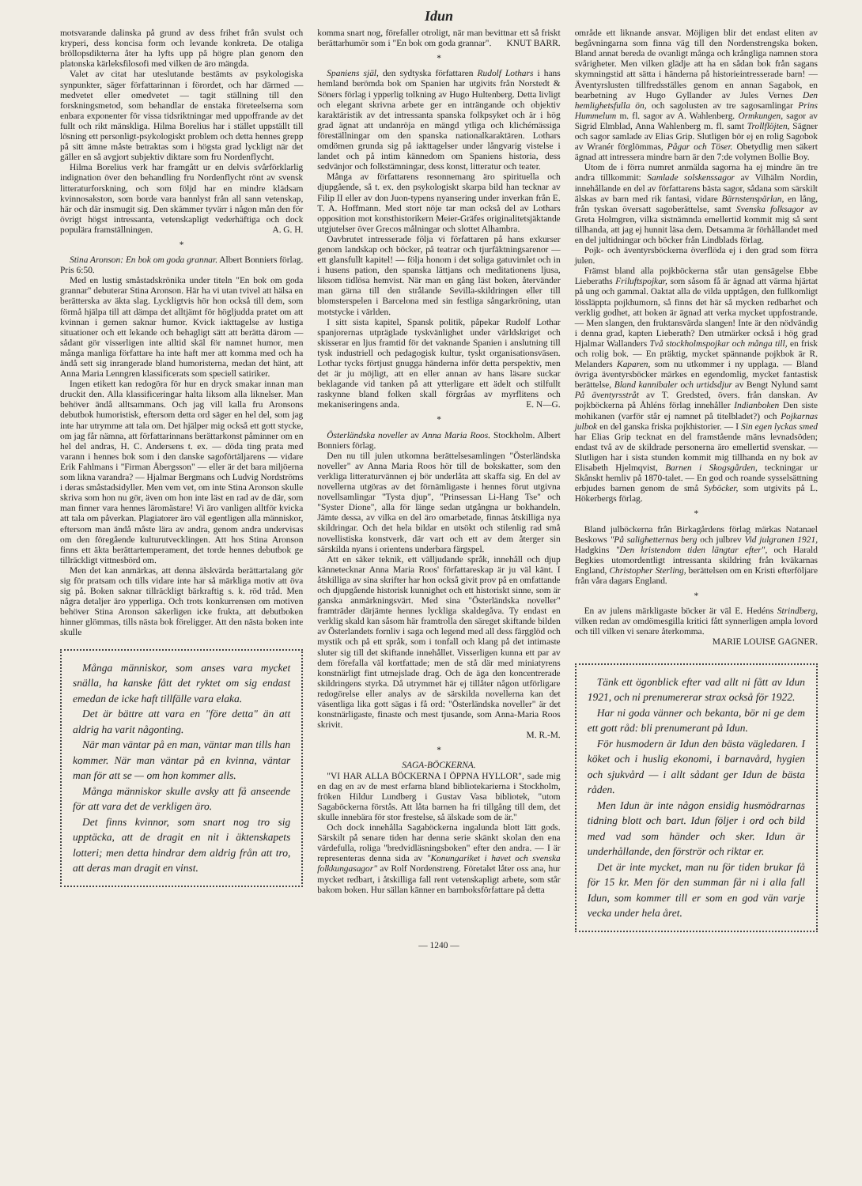Idun
motsvarande dalinska på grund av dess frihet från svulst och kryperi, dess koncisa form och levande konkreta. De otaliga bröllopsdikterna åter ha lyfts upp på högre plan genom den platonska kärleksfilosofi med vilken de äro mängda.
Valet av citat har uteslutande bestämts av psykologiska synpunkter, säger författarinnan i förordet, och har därmed — medvetet eller omedvetet — tagit ställning till den forskningsmetod, som behandlar de enstaka företeelserna som enbara exponenter för vissa tidsriktningar med uppoffrande av det fullt och rikt mänskliga. Hilma Borelius har i stället uppställt till lösning ett personligt-psykologiskt problem och detta hennes grepp på sitt ämne måste betraktas som i högsta grad lyckligt när det gäller en så avgjort subjektiv diktare som fru Nordenflycht.
Hilma Borelius verk har framgått ur en delvis svårförklarlig indignation över den behandling fru Nordenflycht rönt av svensk litteraturforskning, och som följd har en mindre klädsam kvinnosakston, som borde vara bannlyst från all sann vetenskap, här och där insmugit sig. Den skämmer tyvärr i någon mån den för övrigt högst intressanta, vetenskapligt vederhäftiga och dock populära framställningen. A. G. H.
*
Stina Aronson: En bok om goda grannar. Albert Bonniers förlag. Pris 6:50.
Med en lustig småstadskrönika under titeln "En bok om goda grannar" debuterar Stina Aronson. Här ha vi utan tvivel att hälsa en berätterska av äkta slag. Lyckligtvis hör hon också till dem, som förmå hjälpa till att dämpa det alltjämt för högljudda pratet om att kvinnan i gemen saknar humor. Kvick iakttagelse av lustiga situationer och ett lekande och behagligt sätt att berätta därom — sådant gör visserligen inte alltid skäl för namnet humor, men många manliga författare ha inte haft mer att komma med och ha ändå sett sig inrangerade bland humoristerna, medan det hänt, att Anna Maria Lenngren klassificerats som speciell satiriker.
Ingen etikett kan redogöra för hur en dryck smakar innan man druckit den. Alla klassificeringar halta liksom alla liknelser. Man behöver ändå alltsammans. Och jag vill kalla fru Aronsons debutbok humoristisk, eftersom detta ord säger en hel del, som jag inte har utrymme att tala om. Det hjälper mig också ett gott stycke, om jag får nämna, att författarinnans berättarkonst påminner om en hel del andras, H. C. Andersens t. ex. — döda ting prata med varann i hennes bok som i den danske sagoförtäljarens — vidare Erik Fahlmans i "Firman Åbergsson" — eller är det bara miljöerna som likna varandra? — Hjalmar Bergmans och Ludvig Nordströms i deras småstadsidyller. Men vem vet, om inte Stina Aronson skulle skriva som hon nu gör, även om hon inte läst en rad av de där, som man finner vara hennes läromästare! Vi äro vanligen alltför kvicka att tala om påverkan. Plagiatorer äro väl egentligen alla människor, eftersom man ändå måste lära av andra, genom andra undervisas om den föregående kulturutvecklingen. Att hos Stina Aronson finns ett äkta berättartemperament, det torde hennes debutbok ge tillräckligt vittnesbörd om.
Men det kan anmärkas, att denna älskvärda berättartalang gör sig för pratsam och tills vidare inte har så märkliga motiv att öva sig på. Boken saknar tillräckligt bärkraftig s. k. röd tråd. Men några detaljer äro ypperliga. Och trots konkurrensen om motiven behöver Stina Aronson säkerligen icke frukta, att debutboken hinner glömmas, tills nästa bok föreligger. Att den nästa boken inte skulle
Många människor, som anses vara mycket snälla, ha kanske fått det ryktet om sig endast emedan de icke haft tillfälle vara elaka.
Det är bättre att vara en "före detta" än att aldrig ha varit någonting.
När man väntar på en man, väntar man tills han kommer. När man väntar på en kvinna, väntar man för att se — om hon kommer alls.
Många människor skulle avsky att få anseende för att vara det de verkligen äro.
Det finns kvinnor, som snart nog tro sig upptäcka, att de dragit en nit i äktenskapets lotteri; men detta hindrar dem aldrig från att tro, att deras man dragit en vinst.
komma snart nog, förefaller otroligt, när man bevittnar ett så friskt berättarhumör som i "En bok om goda grannar". KNUT BARR.
*
Spaniens själ, den sydtyska författaren Rudolf Lothars i hans hemland berömda bok om Spanien har utgivits från Norstedt & Söners förlag i ypperlig tolkning av Hugo Hultenberg. Detta livligt och elegant skrivna arbete ger en inträngande och objektiv karaktäristik av det intressanta spanska folkpsyket och är i hög grad ägnat att undanröja en mängd ytliga och klichémässiga föreställningar om den spanska nationalkaraktären. Lothars omdömen grunda sig på iakttagelser under långvarig vistelse i landet och på intim kännedom om Spaniens historia, dess sedvänjor och folkstämningar, dess konst, litteratur och teater.
Många av författarens resonnemang äro spirituella och djupgående, så t. ex. den psykologiskt skarpa bild han tecknar av Filip II eller av don Juon-typens nyansering under inverkan från E. T. A. Hoffmann. Med stort nöje tar man också del av Lothars opposition mot konsthistorikern Meier-Gräfes originalitetsjäktande utgjutelser över Grecos målningar och slottet Alhambra.
Oavbrutet intresserade följa vi författaren på hans exkurser genom landskap och böcker, på teatrar och tjurfäktningsarenor — ett glansfullt kapitel! — följa honom i det soliga gatuvimlet och in i husens pation, den spanska lättjans och meditationens ljusa, liksom tidlösa hemvist. När man en gång läst boken, återvänder man gärna till den strålande Sevilla-skildringen eller till blomsterspelen i Barcelona med sin festliga sångarkröning, utan motstycke i världen.
I sitt sista kapitel, Spansk politik, påpekar Rudolf Lothar spanjorernas utpräglade tyskvänlighet under världskriget och skisserar en ljus framtid för det vaknande Spanien i anslutning till tysk industriell och pedagogisk kultur, tyskt organisationsväsen. Lothar tycks förtjust gnugga händerna inför detta perspektiv, men det är ju möjligt, att en eller annan av hans läsare suckar beklagande vid tanken på att ytterligare ett ädelt och stilfullt raskynne bland folken skall förgråas av myrflitens och mekaniseringens anda. E. N—G.
*
Österländska noveller av Anna Maria Roos. Stockholm. Albert Bonniers förlag.
Den nu till julen utkomna berättelsesamlingen "Österländska noveller" av Anna Maria Roos hör till de bokskatter, som den verkliga litteraturvännen ej bör underlåta att skaffa sig. En del av novellerna utgöras av det förnämligaste i hennes förut utgivna novellsamlingar "Tysta djup", "Prinsessan Li-Hang Tse" och "Syster Dione", alla för länge sedan utgångna ur bokhandeln. Jämte dessa, av vilka en del äro omarbetade, finnas åtskilliga nya skildringar. Och det hela bildar en utsökt och stilenlig rad små novellistiska konstverk, där vart och ett av dem återger sin särskilda nyans i orientens underbara färgspel.
Att en säker teknik, ett välljudande språk, innehåll och djup kännetecknar Anna Maria Roos' författareskap är ju väl känt. I åtskilliga av sina skrifter har hon också givit prov på en omfattande och djupgående historisk kunnighet och ett historiskt sinne, som är ganska anmärkningsvärt. Med sina "Österländska noveller" framträder därjämte hennes lyckliga skaldegåva. Ty endast en verklig skald kan såsom här framtrolla den säreget skiftande bilden av Österlandets fornliv i saga och legend med all dess färgglöd och mystik och på ett språk, som i tonfall och klang på det intimaste sluter sig till det skiftande innehållet. Visserligen kunna ett par av dem förefalla väl kortfattade; men de stå där med miniatyrens konstnärligt fint utmejslade drag. Och de äga den koncentrerade skildringens styrka. Då utrymmet här ej tillåter någon utförligare redogörelse eller analys av de särskilda novellerna kan det väsentliga lika gott sägas i få ord: "Österländska noveller" är det konstnärligaste, finaste och mest tjusande, som Anna-Maria Roos skrivit.
M. R.-M.
*
SAGA-BÖCKERNA.
"VI HAR ALLA BÖCKERNA I ÖPPNA HYLLOR", sade mig en dag en av de mest erfarna bland bibliotekarierna i Stockholm, fröken Hildur Lundberg i Gustav Vasa bibliotek, "utom Sagaböckerna förstås. Att låta barnen ha fri tillgång till dem, det skulle innebära för stor frestelse, så älskade som de är."
Och dock innehålla Sagaböckerna ingalunda blott lätt gods. Särskilt på senare tiden har denna serie skänkt skolan den ena värdefulla, roliga "bredvidläsningsboken" efter den andra. — I är representeras denna sida av "Konungariket i havet och svenska folkkungasagor" av Rolf Nordenstreng. Företalet låter oss ana, hur mycket redbart, i åtskilliga fall rent vetenskapligt arbete, som står bakom boken. Hur sällan känner en barnboksförfattare på detta
område ett liknande ansvar. Möjligen blir det endast eliten av begåvningarna som finna väg till den Nordenstrengska boken. Bland annat bereda de ovanligt många och krångliga namnen stora svårigheter. Men vilken glädje att ha en sådan bok från sagans skymningstid att sätta i händerna på historieintresserade barn! — Äventyrslusten tillfredsställes genom en annan Sagabok, en bearbetning av Hugo Gyllander av Jules Vernes Den hemlighetsfulla ön, och sagolusten av tre sagosamlingar Prins Hummelum m. fl. sagor av A. Wahlenberg. Ormkungen, sagor av Sigrid Elmblad, Anna Wahlenberg m. fl. samt Trollflöjten, Sägner och sagor samlade av Elias Grip. Slutligen bör ej en rolig Sagobok av Wranér förglömmas, Pågar och Töser. Obetydlig men säkert ägnad att intressera mindre barn är den 7:de volymen Bollie Boy.
Utom de i förra numret anmälda sagorna ha ej mindre än tre andra tillkommit: Samlade solskenssagor av Vilhälm Nordin, innehållande en del av författarens bästa sagor, sådana som särskilt älskas av barn med rik fantasi, vidare Bärnstenspärlan, en lång, från tyskan översatt sagoberättelse, samt Svenska folksagor av Greta Holmgren, vilka sistnämnda emellertid kommit mig så sent tillhanda, att jag ej hunnit läsa dem. Detsamma är förhållandet med en del jultidningar och böcker från Lindblads förlag.
Pojk- och äventyrsböckerna överflöda ej i den grad som förra julen.
Främst bland alla pojkböckerna står utan gensägelse Ebbe Lieberaths Friluftspojkar, som såsom få är ägnad att värma hjärtat på ung och gammal. Oaktat alla de vilda upptågen, den fullkomligt lössläppta pojkhumorn, så finns det här så mycken redbarhet och verklig godhet, att boken är ägnad att verka mycket uppfostrande. — Men slangen, den fruktansvärda slangen! Inte är den nödvändig i denna grad, kapten Lieberath? Den utmärker också i hög grad Hjalmar Wallanders Två stockholmspojkar och många till, en frisk och rolig bok. — En präktig, mycket spännande pojkbok är R. Melanders Kaparen, som nu utkommer i ny upplaga. — Bland övriga äventyrsböcker märkes en egendomlig, mycket fantastisk berättelse, Bland kannibaler och urtidsdjur av Bengt Nylund samt På äventyrsstråt av T. Gredsted, övers. från danskan. Av pojkböckerna på Åhléns förlag innehåller Indianboken Den siste mohikanen (varför står ej namnet på titelbladet?) och Pojkarnas julbok en del ganska friska pojkhistorier. — I Sin egen lyckas smed har Elias Grip tecknat en del framstående mäns levnadsöden; endast två av de skildrade personerna äro emellertid svenskar. — Slutligen har i sista stunden kommit mig tillhanda en ny bok av Elisabeth Hjelmqvist, Barnen i Skogsgården, teckningar ur Skånskt hemliv på 1870-talet. — En god och roande sysselsättning erbjudes barnen genom de små Syböcker, som utgivits på L. Hökerbergs förlag.
*
Bland julböckerna från Birkagårdens förlag märkas Natanael Beskows "På salighetternas berg och julbrev Vid julgranen 1921, Hadgkins "Den kristendom tiden längtar efter", och Harald Begkies utomordentligt intressanta skildring från kväkarnas England, Christopher Sterling, berättelsen om en Kristi efterföljare från våra dagars England.
*
En av julens märkligaste böcker är väl E. Hedéns Strindberg, vilken redan av omdömesgilla kritici fått synnerligen ampla lovord och till vilken vi senare återkomma.
MARIE LOUISE GAGNER.
Tänk ett ögonblick efter vad allt ni fått av Idun 1921, och ni prenumererar strax också för 1922.
Har ni goda vänner och bekanta, bör ni ge dem ett gott råd: bli prenumerant på Idun.
För husmodern är Idun den bästa vägledaren. I köket och i huslig ekonomi, i barnavård, hygien och sjukvård — i allt sådant ger Idun de bästa råden.
Men Idun är inte någon ensidig husmödrarnas tidning blott och bart. Idun följer i ord och bild med vad som händer och sker. Idun är underhållande, den förströr och riktar er.
Det är inte mycket, man nu för tiden brukar få för 15 kr. Men för den summan får ni i alla fall Idun, som kommer till er som en god vän varje vecka under hela året.
— 1240 —